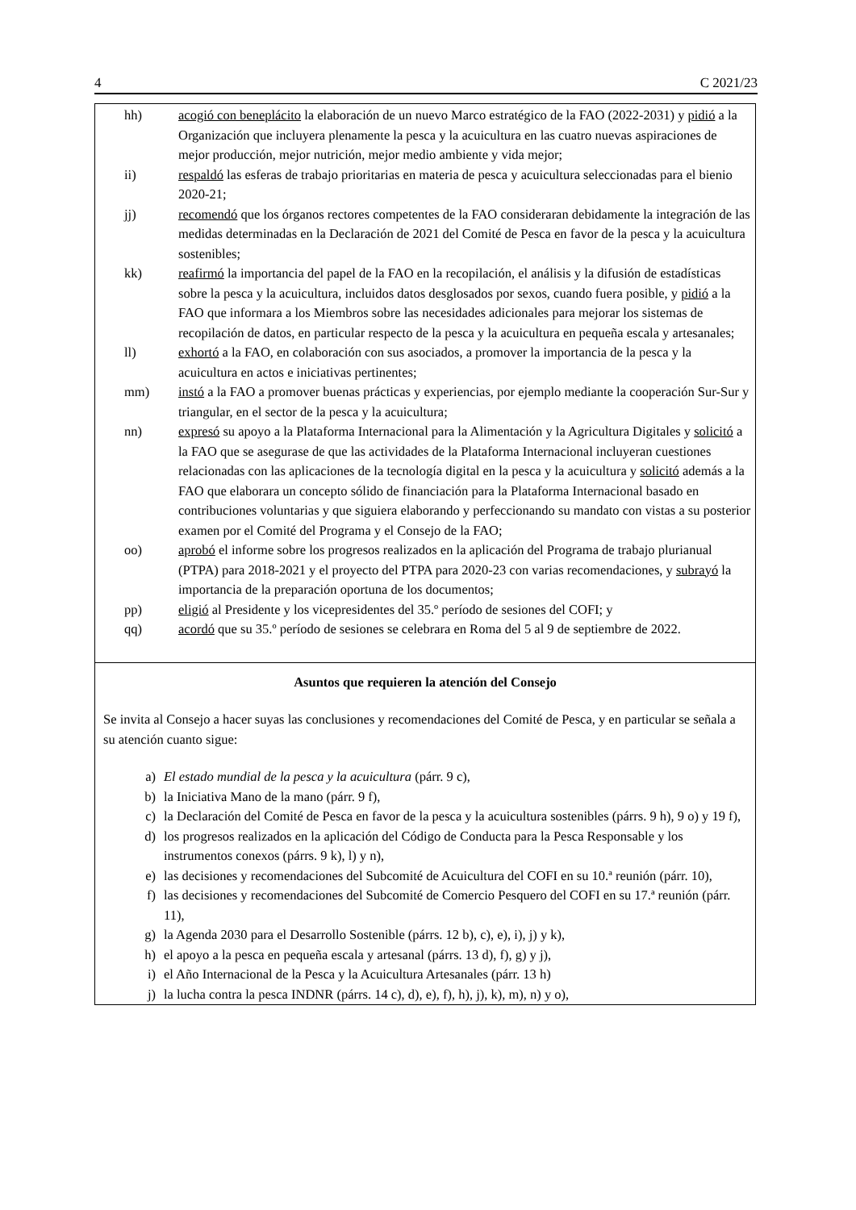4 C 2021/23
hh) acogió con beneplácito la elaboración de un nuevo Marco estratégico de la FAO (2022-2031) y pidió a la Organización que incluyera plenamente la pesca y la acuicultura en las cuatro nuevas aspiraciones de mejor producción, mejor nutrición, mejor medio ambiente y vida mejor;
ii) respaldó las esferas de trabajo prioritarias en materia de pesca y acuicultura seleccionadas para el bienio 2020-21;
jj) recomendó que los órganos rectores competentes de la FAO consideraran debidamente la integración de las medidas determinadas en la Declaración de 2021 del Comité de Pesca en favor de la pesca y la acuicultura sostenibles;
kk) reafirmó la importancia del papel de la FAO en la recopilación, el análisis y la difusión de estadísticas sobre la pesca y la acuicultura, incluidos datos desglosados por sexos, cuando fuera posible, y pidió a la FAO que informara a los Miembros sobre las necesidades adicionales para mejorar los sistemas de recopilación de datos, en particular respecto de la pesca y la acuicultura en pequeña escala y artesanales;
ll) exhortó a la FAO, en colaboración con sus asociados, a promover la importancia de la pesca y la acuicultura en actos e iniciativas pertinentes;
mm) instó a la FAO a promover buenas prácticas y experiencias, por ejemplo mediante la cooperación Sur-Sur y triangular, en el sector de la pesca y la acuicultura;
nn) expresó su apoyo a la Plataforma Internacional para la Alimentación y la Agricultura Digitales y solicitó a la FAO que se asegurase de que las actividades de la Plataforma Internacional incluyeran cuestiones relacionadas con las aplicaciones de la tecnología digital en la pesca y la acuicultura y solicitó además a la FAO que elaborara un concepto sólido de financiación para la Plataforma Internacional basado en contribuciones voluntarias y que siguiera elaborando y perfeccionando su mandato con vistas a su posterior examen por el Comité del Programa y el Consejo de la FAO;
oo) aprobó el informe sobre los progresos realizados en la aplicación del Programa de trabajo plurianual (PTPA) para 2018-2021 y el proyecto del PTPA para 2020-23 con varias recomendaciones, y subrayó la importancia de la preparación oportuna de los documentos;
pp) eligió al Presidente y los vicepresidentes del 35.º período de sesiones del COFI; y
qq) acordó que su 35.º período de sesiones se celebrara en Roma del 5 al 9 de septiembre de 2022.
Asuntos que requieren la atención del Consejo
Se invita al Consejo a hacer suyas las conclusiones y recomendaciones del Comité de Pesca, y en particular se señala a su atención cuanto sigue:
a) El estado mundial de la pesca y la acuicultura (párr. 9 c),
b) la Iniciativa Mano de la mano (párr. 9 f),
c) la Declaración del Comité de Pesca en favor de la pesca y la acuicultura sostenibles (párrs. 9 h), 9 o) y 19 f),
d) los progresos realizados en la aplicación del Código de Conducta para la Pesca Responsable y los instrumentos conexos (párrs. 9 k), l) y n),
e) las decisiones y recomendaciones del Subcomité de Acuicultura del COFI en su 10.ª reunión (párr. 10),
f) las decisiones y recomendaciones del Subcomité de Comercio Pesquero del COFI en su 17.ª reunión (párr. 11),
g) la Agenda 2030 para el Desarrollo Sostenible (párrs. 12 b), c), e), i), j) y k),
h) el apoyo a la pesca en pequeña escala y artesanal (párrs. 13 d), f), g) y j),
i) el Año Internacional de la Pesca y la Acuicultura Artesanales (párr. 13 h)
j) la lucha contra la pesca INDNR (párrs. 14 c), d), e), f), h), j), k), m), n) y o),